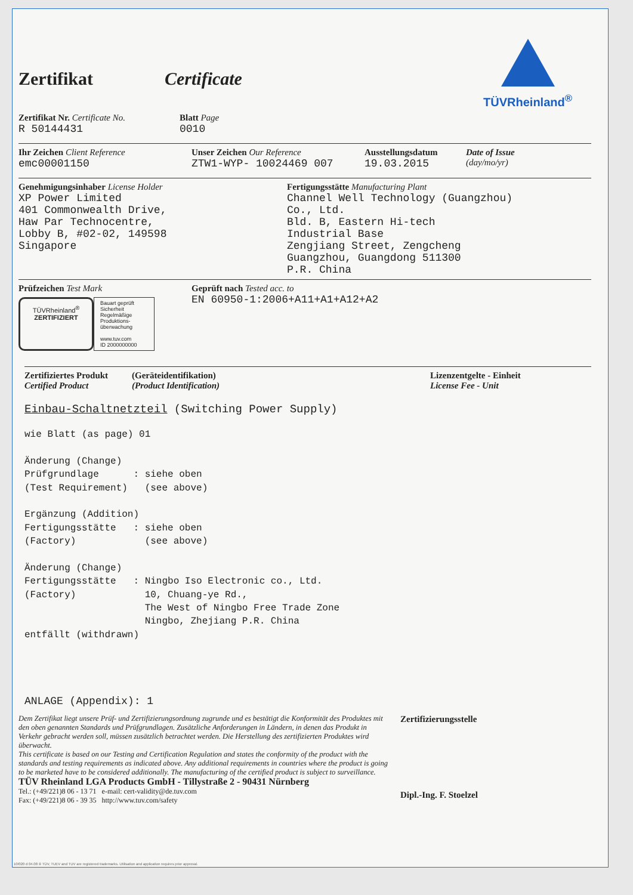TÜVRheinland<sup>®</sup>
Zertifikat Certificate
Zertifikat Nr. Certificate No.
R 50144431
Blatt Page
0010
Ihr Zeichen Client Reference
emc00001150
Unser Zeichen Our Reference
ZTW1-WYP- 10024469 007
Ausstellungsdatum
19.03.2015
Date of Issue
(day/mo/yr)
Genehmigungsinhaber License Holder
XP Power Limited
401 Commonwealth Drive,
Haw Par Technocentre,
Lobby B, #02-02, 149598
Singapore
Fertigungsstätte Manufacturing Plant
Channel Well Technology (Guangzhou)
Co., Ltd.
Bld. B, Eastern Hi-tech
Industrial Base
Zengjiang Street, Zengcheng
Guangzhou, Guangdong 511300
P.R. China
Prüfzeichen Test Mark
TÜVRheinland<sup>®</sup>
ZERTIFIZIERT
Bauart geprüft
Sicherheit
Regelmäßige
Produktions-
überwachung
www.tuv.com
ID 2000000000
Geprüft nach Tested acc. to
EN 60950-1:2006+A11+A1+A12+A2
Zertifiziertes Produkt
Certified Product
(Geräteidentifikation)
(Product Identification)
Lizenzentgelte - Einheit
License Fee - Unit
Einbau-Schaltnetzteil (Switching Power Supply)
wie Blatt (as page) 01

Änderung (Change)
Prüfgrundlage      : siehe oben
(Test Requirement)   (see above)

Ergänzung (Addition)
Fertigungsstätte   : siehe oben
(Factory)            (see above)

Änderung (Change)
Fertigungsstätte   : Ningbo Iso Electronic co., Ltd.
(Factory)            10, Chuang-ye Rd.,
                     The West of Ningbo Free Trade Zone
                     Ningbo, Zhejiang P.R. China
entfällt (withdrawn)
ANLAGE (Appendix): 1
Dem Zertifikat liegt unsere Prüf- und Zertifizierungsordnung zugrunde und es bestätigt die Konformität des Produktes mit den oben genannten Standards und Prüfgrundlagen. Zusätzliche Anforderungen in Ländern, in denen das Produkt in Verkehr gebracht werden soll, müssen zusätzlich betrachtet werden. Die Herstellung des zertifizierten Produktes wird überwacht.
This certificate is based on our Testing and Certification Regulation and states the conformity of the product with the standards and testing requirements as indicated above. Any additional requirements in countries where the product is going to be marketed have to be considered additionally. The manufacturing of the certified product is subject to surveillance.
Zertifizierungsstelle
Dipl.-Ing. F. Stoelzel
TÜV Rheinland LGA Products GmbH - Tillystraße 2 - 90431 Nürnberg
Tel.: (+49/221)8 06 - 13 71 e-mail: cert-validity@de.tuv.com
Fax: (+49/221)8 06 - 39 35 http://www.tuv.com/safety
10/020 d 04.08 ® TÜV, TUEV and TUV are registered trademarks. Utilisation and application requires prior approval.